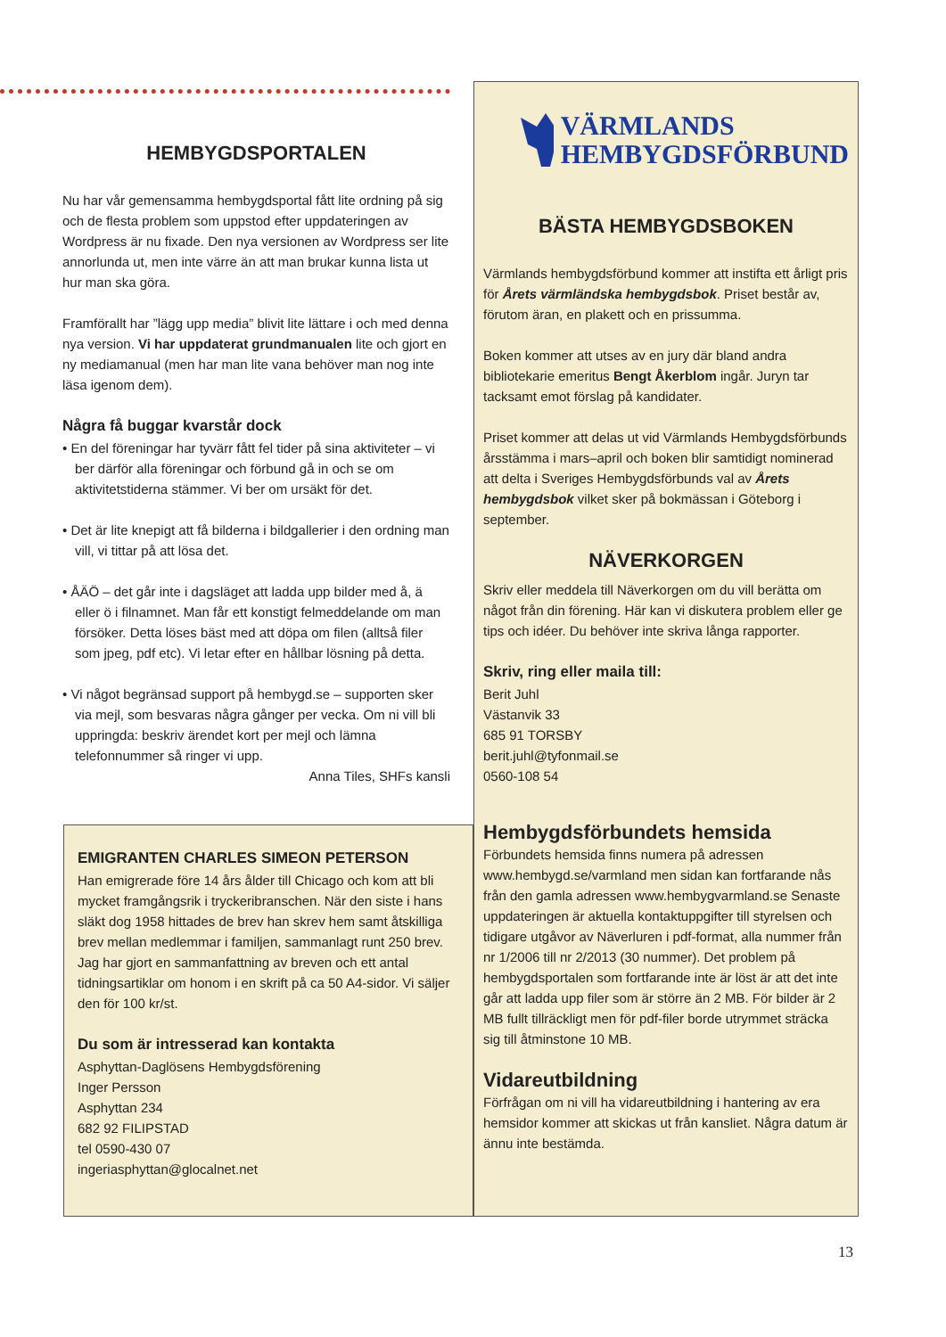HEMBYGDSPORTALEN
Nu har vår gemensamma hembygdsportal fått lite ordning på sig och de flesta problem som uppstod efter uppdateringen av Wordpress är nu fixade. Den nya versionen av Wordpress ser lite annorlunda ut, men inte värre än att man brukar kunna lista ut hur man ska göra.
Framförallt har ”lägg upp media” blivit lite lättare i och med denna nya version. Vi har uppdaterat grundmanualen lite och gjort en ny mediamanual (men har man lite vana behöver man nog inte läsa igenom dem).
Några få buggar kvarstår dock
• En del föreningar har tyvärr fått fel tider på sina aktiviteter – vi ber därför alla föreningar och förbund gå in och se om aktivitetstiderna stämmer. Vi ber om ursäkt för det.
• Det är lite knepigt att få bilderna i bildgallerier i den ordning man vill, vi tittar på att lösa det.
• ÅÄÖ – det går inte i dagsläget att ladda upp bilder med å, ä eller ö i filnamnet. Man får ett konstigt felmeddelande om man försöker. Detta löses bäst med att döpa om filen (alltså filer som jpeg, pdf etc). Vi letar efter en hållbar lösning på detta.
• Vi något begränsad support på hembygd.se – supporten sker via mejl, som besvaras några gånger per vecka. Om ni vill bli uppringda: beskriv ärendet kort per mejl och lämna telefonnummer så ringer vi upp.
Anna Tiles, SHFs kansli
VÄRMLANDS
HEMBYGDSFÖRBUND
BÄSTA HEMBYGDSBOKEN
Värmlands hembygdsförbund kommer att instifta ett årligt pris för Årets värmländska hembygdsbok. Priset består av, förutom äran, en plakett och en prissumma.
Boken kommer att utses av en jury där bland andra bibliotekarie emeritus Bengt Åkerblom ingår. Juryn tar tacksamt emot förslag på kandidater.
Priset kommer att delas ut vid Värmlands Hembygdsförbunds årsstämma i mars–april och boken blir samtidigt nominerad att delta i Sveriges Hembygdsförbunds val av Årets hembygdsbok vilket sker på bokmässan i Göteborg i september.
NÄVERKORGEN
Skriv eller meddela till Näverkorgen om du vill berätta om något från din förening. Här kan vi diskutera problem eller ge tips och idéer. Du behöver inte skriva långa rapporter.
Skriv, ring eller maila till:
Berit Juhl
Västanvik 33
685 91 TORSBY
berit.juhl@tyfonmail.se
0560-108 54
Hembygdsförbundets hemsida
Förbundets hemsida finns numera på adressen www.hembygd.se/varmland men sidan kan fortfarande nås från den gamla adressen www.hembygvarmland.se Senaste uppdateringen är aktuella kontaktuppgifter till styrelsen och tidigare utgåvor av Näverluren i pdf-format, alla nummer från nr 1/2006 till nr 2/2013 (30 nummer). Det problem på hembygdsportalen som fortfarande inte är löst är att det inte går att ladda upp filer som är större än 2 MB. För bilder är 2 MB fullt tillräckligt men för pdf-filer borde utrymmet sträcka sig till åtminstone 10 MB.
Vidareutbildning
Förfrågan om ni vill ha vidareutbildning i hantering av era hemsidor kommer att skickas ut från kansliet. Några datum är ännu inte bestämda.
EMIGRANTEN CHARLES SIMEON PETERSON
Han emigrerade före 14 års ålder till Chicago och kom att bli mycket framgångsrik i tryckeribranschen. När den siste i hans släkt dog 1958 hittades de brev han skrev hem samt åtskilliga brev mellan medlemmar i familjen, sammanlagt runt 250 brev. Jag har gjort en sammanfattning av breven och ett antal tidningsartiklar om honom i en skrift på ca 50 A4-sidor. Vi säljer den för 100 kr/st.
Du som är intresserad kan kontakta
Asphyttan-Daglösens Hembygdsförening
Inger Persson
Asphyttan 234
682 92 FILIPSTAD
tel 0590-430 07
ingeriasphyttan@glocalnet.net
13